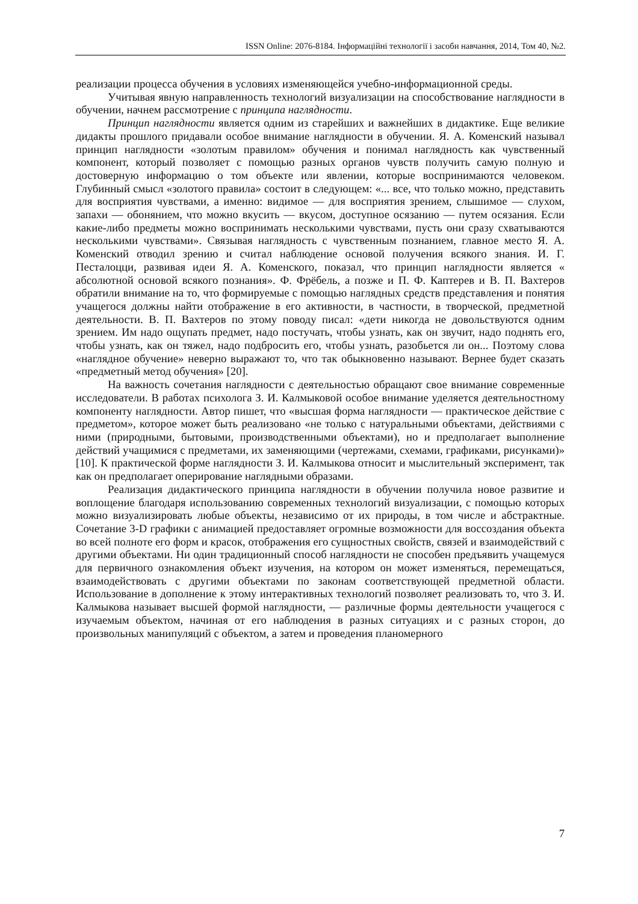ISSN Online: 2076-8184. Інформаційні технології і засоби навчання, 2014, Том 40, №2.
реализации процесса обучения в условиях изменяющейся учебно-информационной среды.
Учитывая явную направленность технологий визуализации на способствование наглядности в обучении, начнем рассмотрение с принципа наглядности.
Принцип наглядности является одним из старейших и важнейших в дидактике. Еще великие дидакты прошлого придавали особое внимание наглядности в обучении. Я. А. Коменский называл принцип наглядности «золотым правилом» обучения и понимал наглядность как чувственный компонент, который позволяет с помощью разных органов чувств получить самую полную и достоверную информацию о том объекте или явлении, которые воспринимаются человеком. Глубинный смысл «золотого правила» состоит в следующем: «... все, что только можно, представить для восприятия чувствами, а именно: видимое — для восприятия зрением, слышимое — слухом, запахи — обонянием, что можно вкусить — вкусом, доступное осязанию — путем осязания. Если какие-либо предметы можно воспринимать несколькими чувствами, пусть они сразу схватываются несколькими чувствами». Связывая наглядность с чувственным познанием, главное место Я. А. Коменский отводил зрению и считал наблюдение основой получения всякого знания. И. Г. Песталоцци, развивая идеи Я. А. Коменского, показал, что принцип наглядности является « абсолютной основой всякого познания». Ф. Фрёбель, а позже и П. Ф. Каптерев и В. П. Вахтеров обратили внимание на то, что формируемые с помощью наглядных средств представления и понятия учащегося должны найти отображение в его активности, в частности, в творческой, предметной деятельности. В. П. Вахтеров по этому поводу писал: «дети никогда не довольствуются одним зрением. Им надо ощупать предмет, надо постучать, чтобы узнать, как он звучит, надо поднять его, чтобы узнать, как он тяжел, надо подбросить его, чтобы узнать, разобьется ли он... Поэтому слова «наглядное обучение» неверно выражают то, что так обыкновенно называют. Вернее будет сказать «предметный метод обучения» [20].
На важность сочетания наглядности с деятельностью обращают свое внимание современные исследователи. В работах психолога З. И. Калмыковой особое внимание уделяется деятельностному компоненту наглядности. Автор пишет, что «высшая форма наглядности — практическое действие с предметом», которое может быть реализовано «не только с натуральными объектами, действиями с ними (природными, бытовыми, производственными объектами), но и предполагает выполнение действий учащимися с предметами, их заменяющими (чертежами, схемами, графиками, рисунками)» [10]. К практической форме наглядности З. И. Калмыкова относит и мыслительный эксперимент, так как он предполагает оперирование наглядными образами.
Реализация дидактического принципа наглядности в обучении получила новое развитие и воплощение благодаря использованию современных технологий визуализации, с помощью которых можно визуализировать любые объекты, независимо от их природы, в том числе и абстрактные. Сочетание 3-D графики с анимацией предоставляет огромные возможности для воссоздания объекта во всей полноте его форм и красок, отображения его сущностных свойств, связей и взаимодействий с другими объектами. Ни один традиционный способ наглядности не способен предъявить учащемуся для первичного ознакомления объект изучения, на котором он может изменяться, перемещаться, взаимодействовать с другими объектами по законам соответствующей предметной области. Использование в дополнение к этому интерактивных технологий позволяет реализовать то, что З. И. Калмыкова называет высшей формой наглядности, — различные формы деятельности учащегося с изучаемым объектом, начиная от его наблюдения в разных ситуациях и с разных сторон, до произвольных манипуляций с объектом, а затем и проведения планомерного
7